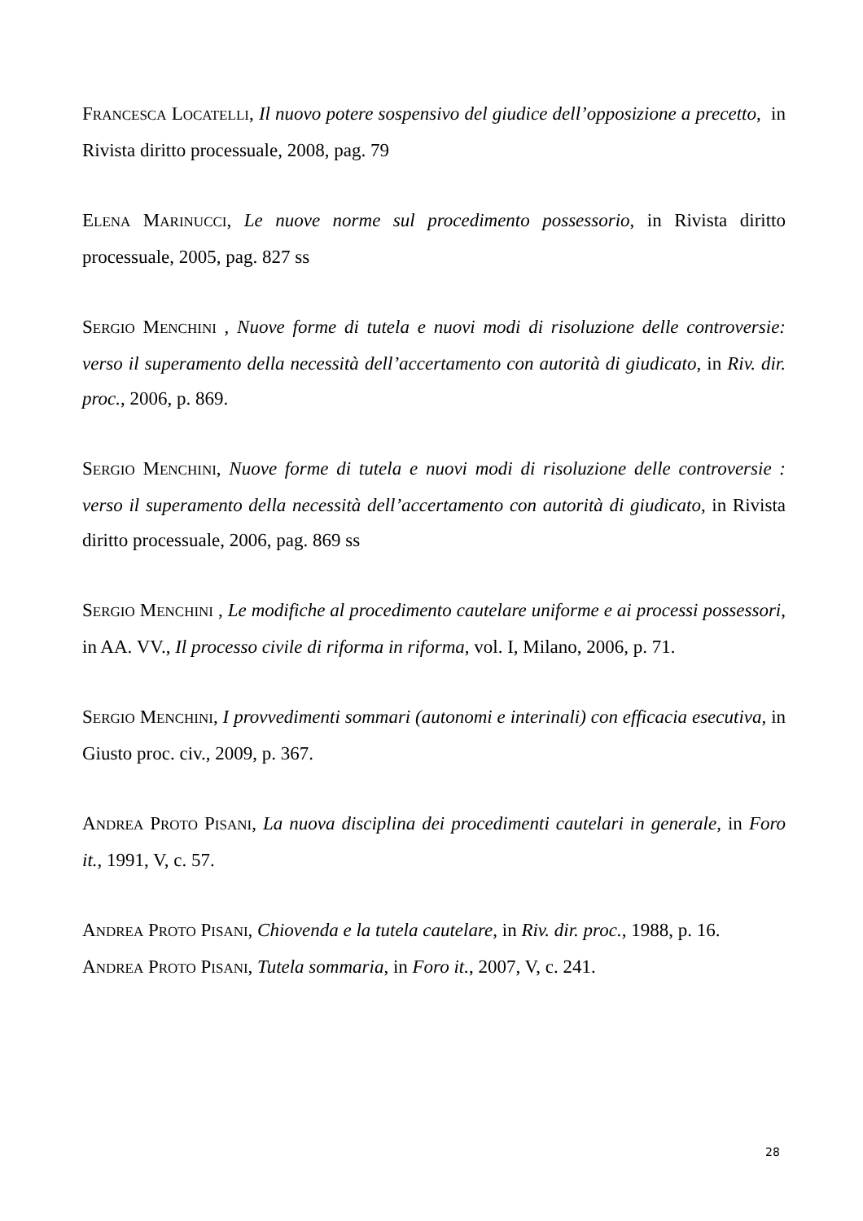FRANCESCA LOCATELLI, Il nuovo potere sospensivo del giudice dell’opposizione a precetto, in Rivista diritto processuale, 2008, pag. 79
ELENA MARINUCCI, Le nuove norme sul procedimento possessorio, in Rivista diritto processuale, 2005, pag. 827 ss
SERGIO MENCHINI , Nuove forme di tutela e nuovi modi di risoluzione delle controversie: verso il superamento della necessità dell’accertamento con autorità di giudicato, in Riv. dir. proc., 2006, p. 869.
SERGIO MENCHINI, Nuove forme di tutela e nuovi modi di risoluzione delle controversie : verso il superamento della necessità dell’accertamento con autorità di giudicato, in Rivista diritto processuale, 2006, pag. 869 ss
SERGIO MENCHINI , Le modifiche al procedimento cautelare uniforme e ai processi possessori, in AA. VV., Il processo civile di riforma in riforma, vol. I, Milano, 2006, p. 71.
SERGIO MENCHINI, I provvedimenti sommari (autonomi e interinali) con efficacia esecutiva, in Giusto proc. civ., 2009, p. 367.
ANDREA PROTO PISANI, La nuova disciplina dei procedimenti cautelari in generale, in Foro it., 1991, V, c. 57.
ANDREA PROTO PISANI, Chiovenda e la tutela cautelare, in Riv. dir. proc., 1988, p. 16.
ANDREA PROTO PISANI, Tutela sommaria, in Foro it., 2007, V, c. 241.
28